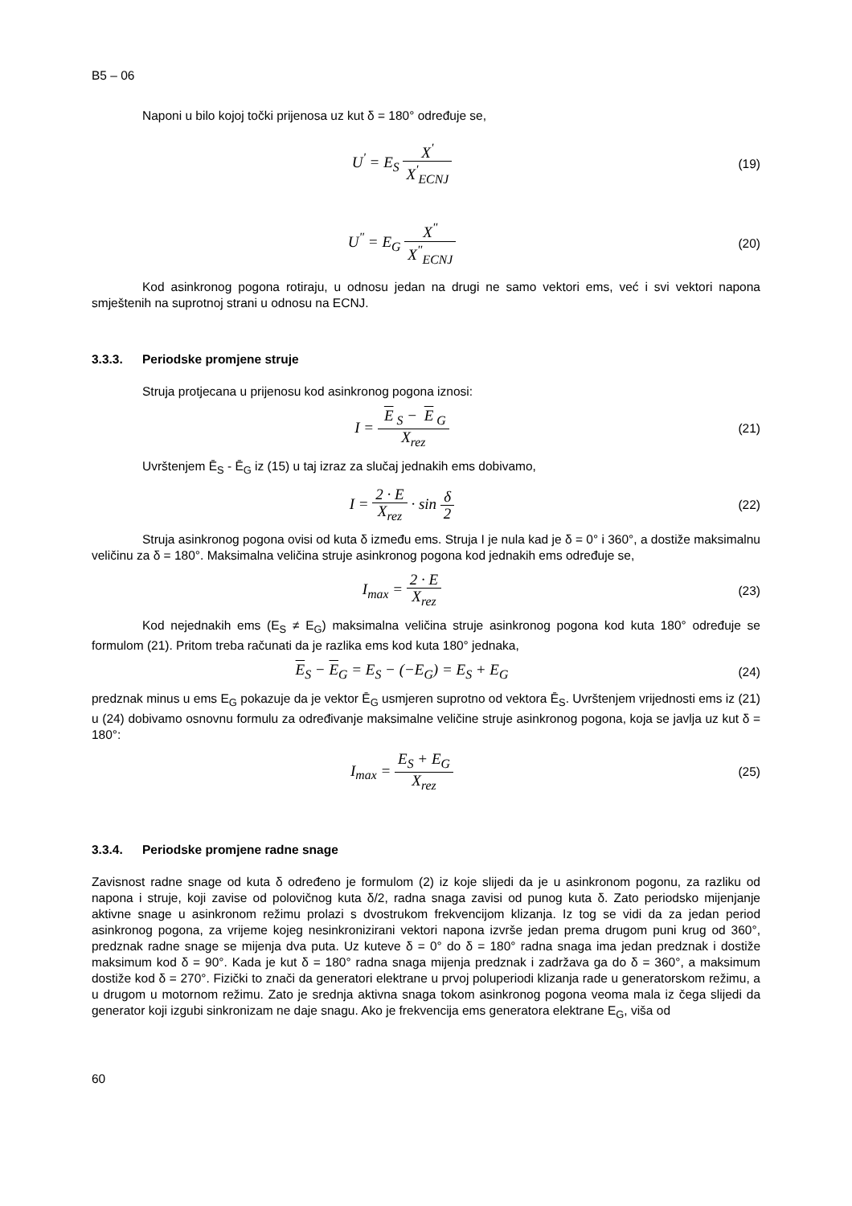B5 – 06
Naponi u bilo kojoj točki prijenosa uz kut δ = 180° određuje se,
U<sup>'</sup> = E<sub>S</sub> X<sup>'</sup> X<sup>'</sup><sub>ECNJ</sub>
(19)
U<sup>"</sup> = E<sub>G</sub> X<sup>"</sup> X<sup>"</sup><sub>ECNJ</sub>
(20)
Kod asinkronog pogona rotiraju, u odnosu jedan na drugi ne samo vektori ems, već i svi vektori napona smještenih na suprotnoj strani u odnosu na ECNJ.
3.3.3. Periodske promjene struje
Struja protjecana u prijenosu kod asinkronog pogona iznosi:
I = E<sub>S</sub> − E<sub>G</sub> X<sub>rez</sub>
(21)
Uvrštenjem Ē<sub>S</sub> - Ē<sub>G</sub> iz (15) u taj izraz za slučaj jednakih ems dobivamo,
I = 2 · E X<sub>rez</sub> · sin δ 2
(22)
Struja asinkronog pogona ovisi od kuta δ između ems. Struja I je nula kad je δ = 0° i 360°, a dostiže maksimalnu veličinu za δ = 180°. Maksimalna veličina struje asinkronog pogona kod jednakih ems određuje se,
I<sub>max</sub> = 2 · E X<sub>rez</sub>
(23)
Kod nejednakih ems (E<sub>S</sub> ≠ E<sub>G</sub>) maksimalna veličina struje asinkronog pogona kod kuta 180° određuje se formulom (21). Pritom treba računati da je razlika ems kod kuta 180° jednaka,
E<sub>S</sub> − E<sub>G</sub> = E<sub>S</sub> − (−E<sub>G</sub>) = E<sub>S</sub> + E<sub>G</sub>
(24)
predznak minus u ems E<sub>G</sub> pokazuje da je vektor Ē<sub>G</sub> usmjeren suprotno od vektora Ē<sub>S</sub>. Uvrštenjem vrijednosti ems iz (21) u (24) dobivamo osnovnu formulu za određivanje maksimalne veličine struje asinkronog pogona, koja se javlja uz kut δ = 180°:
I<sub>max</sub> = E<sub>S</sub> + E<sub>G</sub> X<sub>rez</sub>
(25)
3.3.4. Periodske promjene radne snage
Zavisnost radne snage od kuta δ određeno je formulom (2) iz koje slijedi da je u asinkronom pogonu, za razliku od napona i struje, koji zavise od polovičnog kuta δ/2, radna snaga zavisi od punog kuta δ. Zato periodsko mijenjanje aktivne snage u asinkronom režimu prolazi s dvostrukom frekvencijom klizanja. Iz tog se vidi da za jedan period asinkronog pogona, za vrijeme kojeg nesinkronizirani vektori napona izvrše jedan prema drugom puni krug od 360°, predznak radne snage se mijenja dva puta. Uz kuteve δ = 0° do δ = 180° radna snaga ima jedan predznak i dostiže maksimum kod δ = 90°. Kada je kut δ = 180° radna snaga mijenja predznak i zadržava ga do δ = 360°, a maksimum dostiže kod δ = 270°. Fizički to znači da generatori elektrane u prvoj poluperiodi klizanja rade u generatorskom režimu, a u drugom u motornom režimu. Zato je srednja aktivna snaga tokom asinkronog pogona veoma mala iz čega slijedi da generator koji izgubi sinkronizam ne daje snagu. Ako je frekvencija ems generatora elektrane E<sub>G</sub>, viša od
60